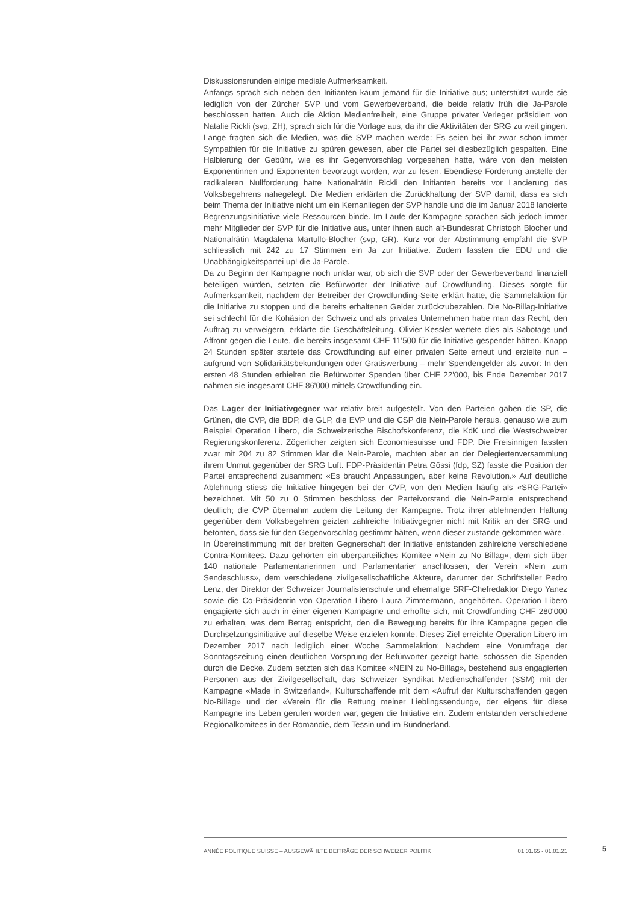Diskussionsrunden einige mediale Aufmerksamkeit.
Anfangs sprach sich neben den Initianten kaum jemand für die Initiative aus; unterstützt wurde sie lediglich von der Zürcher SVP und vom Gewerbeverband, die beide relativ früh die Ja-Parole beschlossen hatten. Auch die Aktion Medienfreiheit, eine Gruppe privater Verleger präsidiert von Natalie Rickli (svp, ZH), sprach sich für die Vorlage aus, da ihr die Aktivitäten der SRG zu weit gingen. Lange fragten sich die Medien, was die SVP machen werde: Es seien bei ihr zwar schon immer Sympathien für die Initiative zu spüren gewesen, aber die Partei sei diesbezüglich gespalten. Eine Halbierung der Gebühr, wie es ihr Gegenvorschlag vorgesehen hatte, wäre von den meisten Exponentinnen und Exponenten bevorzugt worden, war zu lesen. Ebendiese Forderung anstelle der radikaleren Nullforderung hatte Nationalrätin Rickli den Initianten bereits vor Lancierung des Volksbegehrens nahegelegt. Die Medien erklärten die Zurückhaltung der SVP damit, dass es sich beim Thema der Initiative nicht um ein Kernanliegen der SVP handle und die im Januar 2018 lancierte Begrenzungsinitiative viele Ressourcen binde. Im Laufe der Kampagne sprachen sich jedoch immer mehr Mitglieder der SVP für die Initiative aus, unter ihnen auch alt-Bundesrat Christoph Blocher und Nationalrätin Magdalena Martullo-Blocher (svp, GR). Kurz vor der Abstimmung empfahl die SVP schliesslich mit 242 zu 17 Stimmen ein Ja zur Initiative. Zudem fassten die EDU und die Unabhängigkeitspartei up! die Ja-Parole.
Da zu Beginn der Kampagne noch unklar war, ob sich die SVP oder der Gewerbeverband finanziell beteiligen würden, setzten die Befürworter der Initiative auf Crowdfunding. Dieses sorgte für Aufmerksamkeit, nachdem der Betreiber der Crowdfunding-Seite erklärt hatte, die Sammelaktion für die Initiative zu stoppen und die bereits erhaltenen Gelder zurückzubezahlen. Die No-Billag-Initiative sei schlecht für die Kohäsion der Schweiz und als privates Unternehmen habe man das Recht, den Auftrag zu verweigern, erklärte die Geschäftsleitung. Olivier Kessler wertete dies als Sabotage und Affront gegen die Leute, die bereits insgesamt CHF 11'500 für die Initiative gespendet hätten. Knapp 24 Stunden später startete das Crowdfunding auf einer privaten Seite erneut und erzielte nun – aufgrund von Solidaritätsbekundungen oder Gratiswerbung – mehr Spendengelder als zuvor: In den ersten 48 Stunden erhielten die Befürworter Spenden über CHF 22'000, bis Ende Dezember 2017 nahmen sie insgesamt CHF 86'000 mittels Crowdfunding ein.
Das Lager der Initiativgegner war relativ breit aufgestellt. Von den Parteien gaben die SP, die Grünen, die CVP, die BDP, die GLP, die EVP und die CSP die Nein-Parole heraus, genauso wie zum Beispiel Operation Libero, die Schweizerische Bischofskonferenz, die KdK und die Westschweizer Regierungskonferenz. Zögerlicher zeigten sich Economiesuisse und FDP. Die Freisinnigen fassten zwar mit 204 zu 82 Stimmen klar die Nein-Parole, machten aber an der Delegiertenversammlung ihrem Unmut gegenüber der SRG Luft. FDP-Präsidentin Petra Gössi (fdp, SZ) fasste die Position der Partei entsprechend zusammen: «Es braucht Anpassungen, aber keine Revolution.» Auf deutliche Ablehnung stiess die Initiative hingegen bei der CVP, von den Medien häufig als «SRG-Partei» bezeichnet. Mit 50 zu 0 Stimmen beschloss der Parteivorstand die Nein-Parole entsprechend deutlich; die CVP übernahm zudem die Leitung der Kampagne. Trotz ihrer ablehnenden Haltung gegenüber dem Volksbegehren geizten zahlreiche Initiativgegner nicht mit Kritik an der SRG und betonten, dass sie für den Gegenvorschlag gestimmt hätten, wenn dieser zustande gekommen wäre.
In Übereinstimmung mit der breiten Gegnerschaft der Initiative entstanden zahlreiche verschiedene Contra-Komitees. Dazu gehörten ein überparteiliches Komitee «Nein zu No Billag», dem sich über 140 nationale Parlamentarierinnen und Parlamentarier anschlossen, der Verein «Nein zum Sendeschluss», dem verschiedene zivilgesellschaftliche Akteure, darunter der Schriftsteller Pedro Lenz, der Direktor der Schweizer Journalistenschule und ehemalige SRF-Chefredaktor Diego Yanez sowie die Co-Präsidentin von Operation Libero Laura Zimmermann, angehörten. Operation Libero engagierte sich auch in einer eigenen Kampagne und erhoffte sich, mit Crowdfunding CHF 280'000 zu erhalten, was dem Betrag entspricht, den die Bewegung bereits für ihre Kampagne gegen die Durchsetzungsinitiative auf dieselbe Weise erzielen konnte. Dieses Ziel erreichte Operation Libero im Dezember 2017 nach lediglich einer Woche Sammelaktion: Nachdem eine Vorumfrage der Sonntagszeitung einen deutlichen Vorsprung der Befürworter gezeigt hatte, schossen die Spenden durch die Decke. Zudem setzten sich das Komitee «NEIN zu No-Billag», bestehend aus engagierten Personen aus der Zivilgesellschaft, das Schweizer Syndikat Medienschaffender (SSM) mit der Kampagne «Made in Switzerland», Kulturschaffende mit dem «Aufruf der Kulturschaffenden gegen No-Billag» und der «Verein für die Rettung meiner Lieblingssendung», der eigens für diese Kampagne ins Leben gerufen worden war, gegen die Initiative ein. Zudem entstanden verschiedene Regionalkomitees in der Romandie, dem Tessin und im Bündnerland.
ANNÉE POLITIQUE SUISSE – AUSGEWÄHLTE BEITRÄGE DER SCHWEIZER POLITIK 01.01.65 - 01.01.21
5